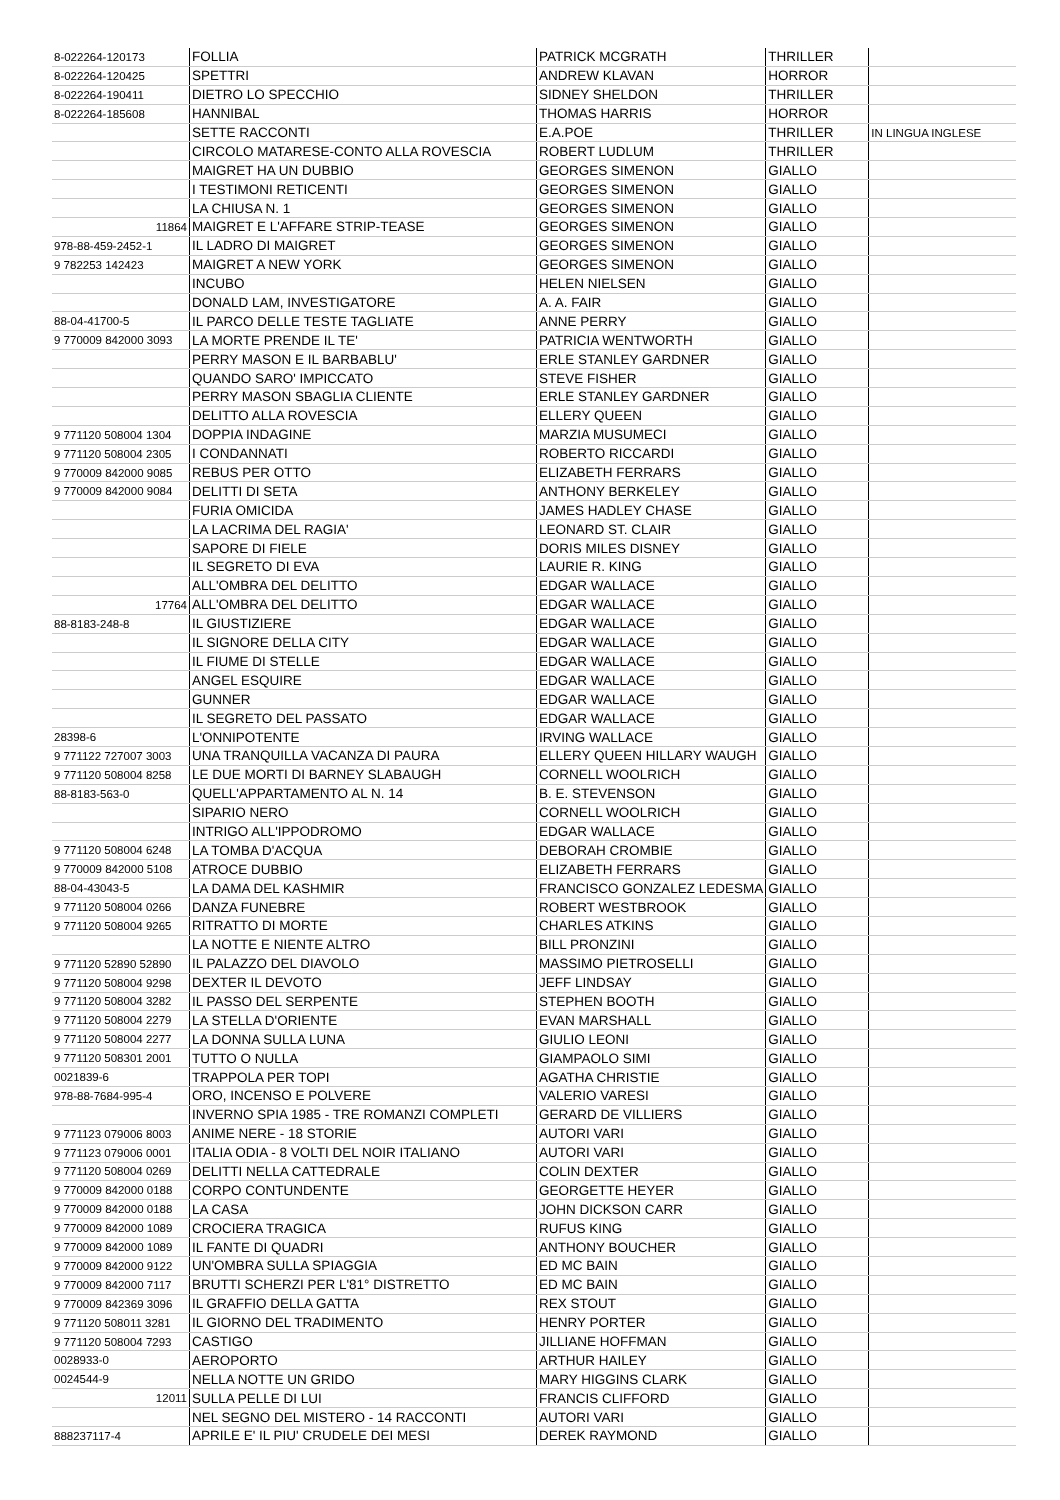| 8-022264-120173 | FOLLIA | PATRICK MCGRATH | THRILLER | |
| 8-022264-120425 | SPETTRI | ANDREW KLAVAN | HORROR | |
| 8-022264-190411 | DIETRO LO SPECCHIO | SIDNEY SHELDON | THRILLER | |
| 8-022264-185608 | HANNIBAL | THOMAS HARRIS | HORROR | |
| | SETTE RACCONTI | E.A.POE | THRILLER | IN LINGUA INGLESE |
| | CIRCOLO MATARESE-CONTO ALLA ROVESCIA | ROBERT LUDLUM | THRILLER | |
| | MAIGRET HA UN DUBBIO | GEORGES SIMENON | GIALLO | |
| | I TESTIMONI RETICENTI | GEORGES SIMENON | GIALLO | |
| | LA CHIUSA N. 1 | GEORGES SIMENON | GIALLO | |
| 11864 | MAIGRET E L'AFFARE STRIP-TEASE | GEORGES SIMENON | GIALLO | |
| 978-88-459-2452-1 | IL LADRO DI MAIGRET | GEORGES SIMENON | GIALLO | |
| 9 782253 142423 | MAIGRET A NEW YORK | GEORGES SIMENON | GIALLO | |
| | INCUBO | HELEN NIELSEN | GIALLO | |
| | DONALD LAM, INVESTIGATORE | A. A. FAIR | GIALLO | |
| 88-04-41700-5 | IL PARCO DELLE TESTE TAGLIATE | ANNE PERRY | GIALLO | |
| 9 770009 842000 3093 | LA MORTE PRENDE IL TE' | PATRICIA WENTWORTH | GIALLO | |
| | PERRY MASON E IL BARBABLU' | ERLE STANLEY GARDNER | GIALLO | |
| | QUANDO SARO' IMPICCATO | STEVE FISHER | GIALLO | |
| | PERRY MASON SBAGLIA CLIENTE | ERLE STANLEY GARDNER | GIALLO | |
| | DELITTO ALLA ROVESCIA | ELLERY QUEEN | GIALLO | |
| 9 771120 508004 1304 | DOPPIA INDAGINE | MARZIA MUSUMECI | GIALLO | |
| 9 771120 508004 2305 | I CONDANNATI | ROBERTO RICCARDI | GIALLO | |
| 9 770009 842000 9085 | REBUS PER OTTO | ELIZABETH FERRARS | GIALLO | |
| 9 770009 842000 9084 | DELITTI DI SETA | ANTHONY BERKELEY | GIALLO | |
| | FURIA OMICIDA | JAMES HADLEY CHASE | GIALLO | |
| | LA LACRIMA DEL RAGIA' | LEONARD ST. CLAIR | GIALLO | |
| | SAPORE DI FIELE | DORIS MILES DISNEY | GIALLO | |
| | IL SEGRETO DI EVA | LAURIE R. KING | GIALLO | |
| | ALL'OMBRA DEL DELITTO | EDGAR WALLACE | GIALLO | |
| 17764 | ALL'OMBRA DEL DELITTO | EDGAR WALLACE | GIALLO | |
| 88-8183-248-8 | IL GIUSTIZIERE | EDGAR WALLACE | GIALLO | |
| | IL SIGNORE DELLA CITY | EDGAR WALLACE | GIALLO | |
| | IL FIUME DI STELLE | EDGAR WALLACE | GIALLO | |
| | ANGEL ESQUIRE | EDGAR WALLACE | GIALLO | |
| | GUNNER | EDGAR WALLACE | GIALLO | |
| | IL SEGRETO DEL PASSATO | EDGAR WALLACE | GIALLO | |
| 28398-6 | L'ONNIPOTENTE | IRVING WALLACE | GIALLO | |
| 9 771122 727007 3003 | UNA TRANQUILLA VACANZA DI PAURA | ELLERY QUEEN HILLARY WAUGH | GIALLO | |
| 9 771120 508004 8258 | LE DUE MORTI DI BARNEY SLABAUGH | CORNELL WOOLRICH | GIALLO | |
| 88-8183-563-0 | QUELL'APPARTAMENTO AL N. 14 | B. E. STEVENSON | GIALLO | |
| | SIPARIO NERO | CORNELL WOOLRICH | GIALLO | |
| | INTRIGO ALL'IPPODROMO | EDGAR WALLACE | GIALLO | |
| 9 771120 508004 6248 | LA TOMBA D'ACQUA | DEBORAH CROMBIE | GIALLO | |
| 9 770009 842000 5108 | ATROCE DUBBIO | ELIZABETH FERRARS | GIALLO | |
| 88-04-43043-5 | LA DAMA DEL KASHMIR | FRANCISCO GONZALEZ LEDESMA | GIALLO | |
| 9 771120 508004 0266 | DANZA FUNEBRE | ROBERT WESTBROOK | GIALLO | |
| 9 771120 508004 9265 | RITRATTO DI MORTE | CHARLES ATKINS | GIALLO | |
| | LA NOTTE E NIENTE ALTRO | BILL PRONZINI | GIALLO | |
| 9 771120 52890 52890 | IL PALAZZO DEL DIAVOLO | MASSIMO PIETROSELLI | GIALLO | |
| 9 771120 508004 9298 | DEXTER IL DEVOTO | JEFF LINDSAY | GIALLO | |
| 9 771120 508004 3282 | IL PASSO DEL SERPENTE | STEPHEN BOOTH | GIALLO | |
| 9 771120 508004 2279 | LA STELLA D'ORIENTE | EVAN MARSHALL | GIALLO | |
| 9 771120 508004 2277 | LA DONNA SULLA LUNA | GIULIO LEONI | GIALLO | |
| 9 771120 508301 2001 | TUTTO O NULLA | GIAMPAOLO SIMI | GIALLO | |
| 0021839-6 | TRAPPOLA PER TOPI | AGATHA CHRISTIE | GIALLO | |
| 978-88-7684-995-4 | ORO, INCENSO E POLVERE | VALERIO VARESI | GIALLO | |
| | INVERNO SPIA 1985 - TRE ROMANZI COMPLETI | GERARD DE VILLIERS | GIALLO | |
| 9 771123 079006 8003 | ANIME NERE - 18 STORIE | AUTORI VARI | GIALLO | |
| 9 771123 079006 0001 | ITALIA ODIA - 8 VOLTI DEL NOIR ITALIANO | AUTORI VARI | GIALLO | |
| 9 771120 508004 0269 | DELITTI NELLA CATTEDRALE | COLIN DEXTER | GIALLO | |
| 9 770009 842000 0188 | CORPO CONTUNDENTE | GEORGETTE HEYER | GIALLO | |
| 9 770009 842000 0188 | LA CASA | JOHN DICKSON CARR | GIALLO | |
| 9 770009 842000 1089 | CROCIERA TRAGICA | RUFUS KING | GIALLO | |
| 9 770009 842000 1089 | IL FANTE DI QUADRI | ANTHONY BOUCHER | GIALLO | |
| 9 770009 842000 9122 | UN'OMBRA SULLA SPIAGGIA | ED MC BAIN | GIALLO | |
| 9 770009 842000 7117 | BRUTTI SCHERZI PER L'81° DISTRETTO | ED MC BAIN | GIALLO | |
| 9 770009 842369 3096 | IL GRAFFIO DELLA GATTA | REX STOUT | GIALLO | |
| 9 771120 508011 3281 | IL GIORNO DEL TRADIMENTO | HENRY PORTER | GIALLO | |
| 9 771120 508004 7293 | CASTIGO | JILLIANE HOFFMAN | GIALLO | |
| 0028933-0 | AEROPORTO | ARTHUR HAILEY | GIALLO | |
| 0024544-9 | NELLA NOTTE UN GRIDO | MARY HIGGINS CLARK | GIALLO | |
| 12011 | SULLA PELLE DI LUI | FRANCIS CLIFFORD | GIALLO | |
| | NEL SEGNO DEL MISTERO - 14 RACCONTI | AUTORI VARI | GIALLO | |
| 888237117-4 | APRILE E' IL PIU' CRUDELE DEI MESI | DEREK RAYMOND | GIALLO | |